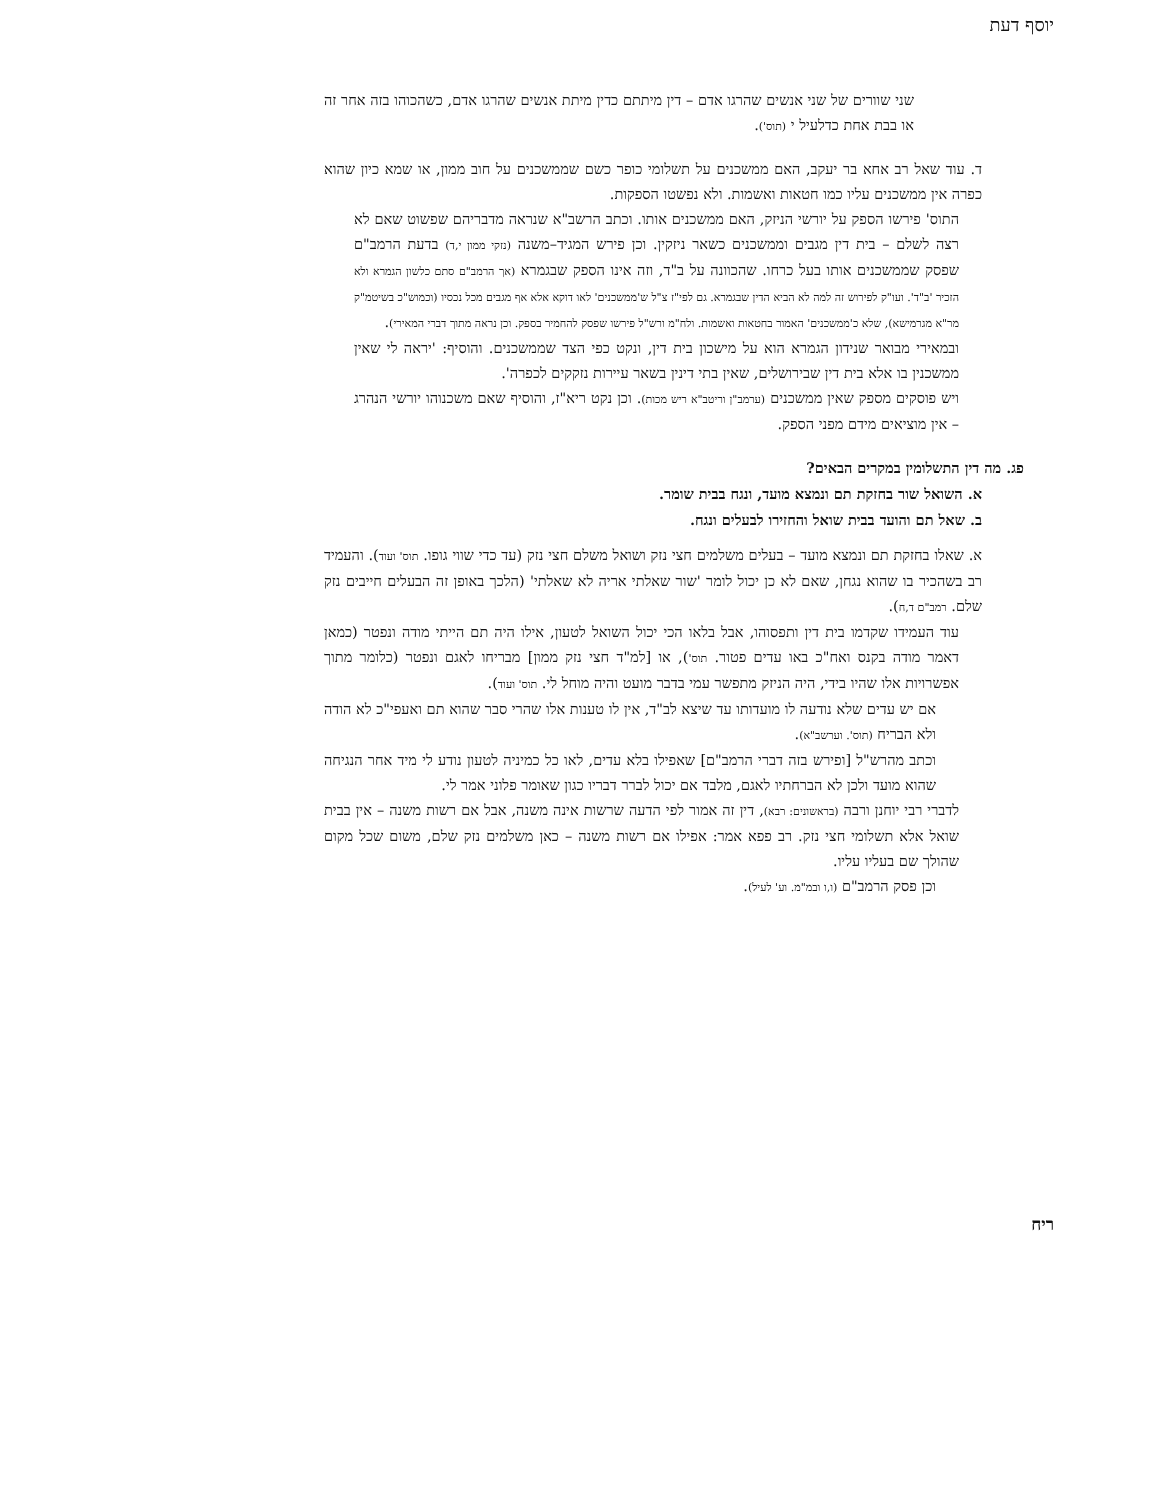יוסף דעת
שני שוורים של שני אנשים שהרגו אדם – דין מיתתם כדין מיתת אנשים שהרגו אדם, כשהכוהו בזה אחר זה או בבת אחת כדלעיל י (תוס').
ד. עוד שאל רב אחא בר יעקב, האם ממשכנים על תשלומי כופר כשם שממשכנים על חוב ממון, או שמא כיון שהוא כפרה אין ממשכנים עליו כמו חטאות ואשמות. ולא נפשטו הספקות.
התוס' פירשו הספק על יורשי הניזק, האם ממשכנים אותו. וכתב הרשב"א שנראה מדבריהם שפשוט שאם לא רצה לשלם – בית דין מגבים וממשכנים כשאר ניזקין. וכן פירש המגיד–משנה (נזקי ממון י,ד) בדעת הרמב"ם שפסק שממשכנים אותו בעל כרחו. שהכוונה על ב"ד, וזה אינו הספק שבגמרא (אך הרמב"ם סתם כלשון הגמרא ולא הזכיר 'ב"ד'. ועו"ק לפירוש זה למה לא הביא הדין שבגמרא. גם לפי"ז צ"ל ש'ממשכנים' לאו דוקא אלא אף מגבים מכל נכסיו (וכמוש"כ בשיטמ"ק מר"א מגרמישא), שלא כ'ממשכנים' האמור בחטאות ואשמות. ולח"מ ורש"ל פירשו שפסק להחמיר בספק. וכן נראה מתוך דברי המאירי).
ובמאירי מבואר שנידון הגמרא הוא על מישכון בית דין, ונקט כפי הצד שממשכנים. והוסיף: 'יראה לי שאין ממשכנין בו אלא בית דין שבירושלים, שאין בתי דינין בשאר עיירות נזקקים לכפרה'.
ויש פוסקים מספק שאין ממשכנים (ערמב"ן וריטב"א ריש מכות). וכן נקט ריא"ז, והוסיף שאם משכנוהו יורשי הנהרג – אין מוציאים מידם מפני הספק.
פג. מה דין התשלומין במקרים הבאים?
א. השואל שור בחזקת תם ונמצא מועד, ונגח בבית שומר.
ב. שאל תם והועד בבית שואל והחזירו לבעלים ונגח.
א. שאלו בחזקת תם ונמצא מועד – בעלים משלמים חצי נזק ושואל משלם חצי נזק (עד כדי שווי גופו. תוס' ועוד). והעמיד רב בשהכיר בו שהוא נגחן, שאם לא כן יכול לומר 'שור שאלתי אריה לא שאלתי' (הלכך באופן זה הבעלים חייבים נזק שלם. רמב"ם ד,ח).
עוד העמידו שקדמו בית דין ותפסוהו, אבל בלאו הכי יכול השואל לטעון, אילו היה תם הייתי מודה ונפטר (כמאן דאמר מודה בקנס ואח"כ באו עדים פטור. תוס'), או [למ"ד חצי נזק ממון] מבריחו לאגם ונפטר (כלומר מתוך אפשרויות אלו שהיו בידי, היה הניזק מתפשר עמי בדבר מועט והיה מוחל לי. תוס' ועוד).
אם יש עדים שלא נודעה לו מועדותו עד שיצא לב"ד, אין לו טענות אלו שהרי סבר שהוא תם ואעפי"כ לא הודה ולא הבריח (תוס'. וערשב"א).
וכתב מהרש"ל [ופירש בזה דברי הרמב"ם] שאפילו בלא עדים, לאו כל כמיניה לטעון נודע לי מיד אחר הנגיחה שהוא מועד ולכן לא הברחתיו לאגם, מלבד אם יכול לברר דבריו כגון שאומר פלוני אמר לי.
לדברי רבי יוחנן ורבה (בראשונים: רבא), דין זה אמור לפי הדעה שרשות אינה משנה, אבל אם רשות משנה – אין בבית שואל אלא תשלומי חצי נזק. רב פפא אמר: אפילו אם רשות משנה – כאן משלמים נזק שלם, משום שכל מקום שהולך שם בעליו עליו.
וכן פסק הרמב"ם (ו,ו ובמ"מ. וע' לעיל).
ריח